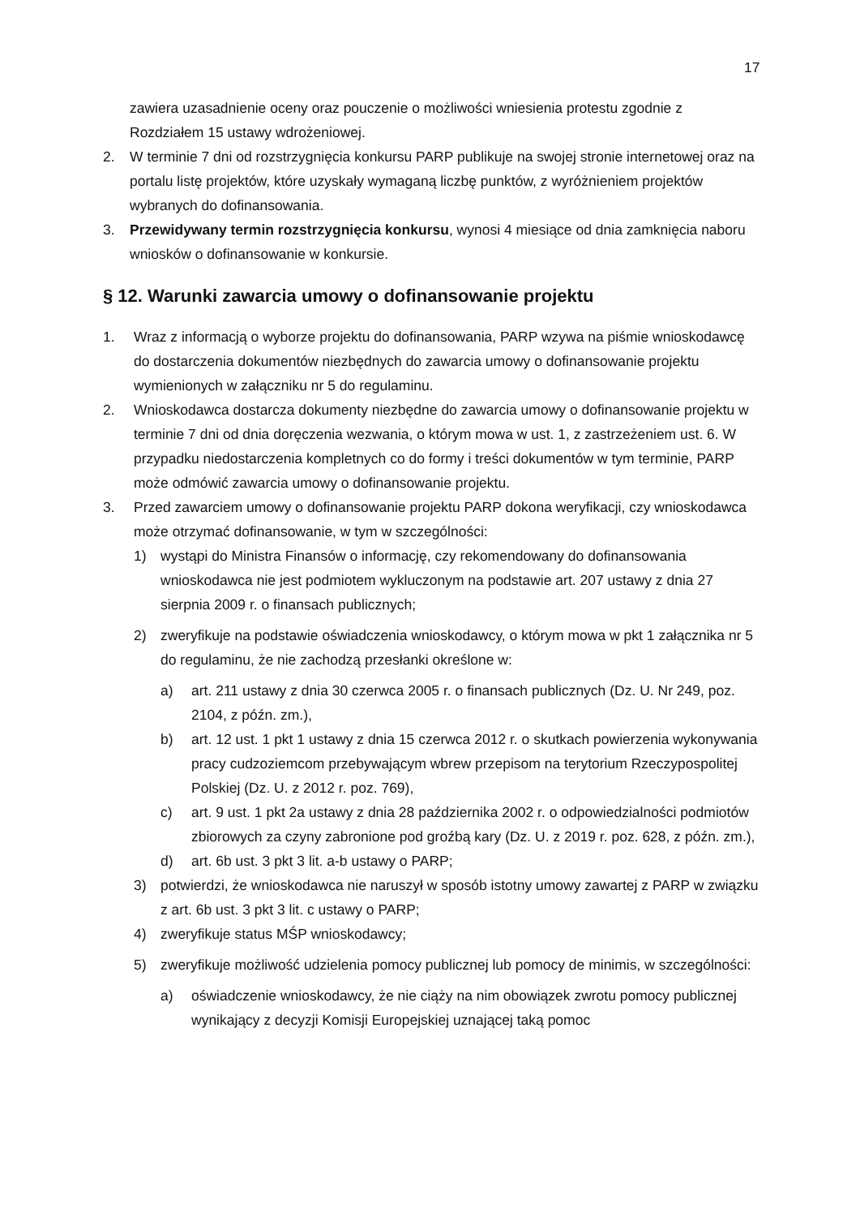17
zawiera uzasadnienie oceny oraz pouczenie o możliwości wniesienia protestu zgodnie z Rozdziałem 15 ustawy wdrożeniowej.
2. W terminie 7 dni od rozstrzygnięcia konkursu PARP publikuje na swojej stronie internetowej oraz na portalu listę projektów, które uzyskały wymaganą liczbę punktów, z wyróżnieniem projektów wybranych do dofinansowania.
3. Przewidywany termin rozstrzygnięcia konkursu, wynosi 4 miesiące od dnia zamknięcia naboru wniosków o dofinansowanie w konkursie.
§ 12. Warunki zawarcia umowy o dofinansowanie projektu
1. Wraz z informacją o wyborze projektu do dofinansowania, PARP wzywa na piśmie wnioskodawcę do dostarczenia dokumentów niezbędnych do zawarcia umowy o dofinansowanie projektu wymienionych w załączniku nr 5 do regulaminu.
2. Wnioskodawca dostarcza dokumenty niezbędne do zawarcia umowy o dofinansowanie projektu w terminie 7 dni od dnia doręczenia wezwania, o którym mowa w ust. 1, z zastrzeżeniem ust. 6. W przypadku niedostarczenia kompletnych co do formy i treści dokumentów w tym terminie, PARP może odmówić zawarcia umowy o dofinansowanie projektu.
3. Przed zawarciem umowy o dofinansowanie projektu PARP dokona weryfikacji, czy wnioskodawca może otrzymać dofinansowanie, w tym w szczególności:
1) wystąpi do Ministra Finansów o informację, czy rekomendowany do dofinansowania wnioskodawca nie jest podmiotem wykluczonym na podstawie art. 207 ustawy z dnia 27 sierpnia 2009 r. o finansach publicznych;
2) zweryfikuje na podstawie oświadczenia wnioskodawcy, o którym mowa w pkt 1 załącznika nr 5 do regulaminu, że nie zachodzą przesłanki określone w:
a) art. 211 ustawy z dnia 30 czerwca 2005 r. o finansach publicznych (Dz. U. Nr 249, poz. 2104, z późn. zm.),
b) art. 12 ust. 1 pkt 1 ustawy z dnia 15 czerwca 2012 r. o skutkach powierzenia wykonywania pracy cudzoziemcom przebywającym wbrew przepisom na terytorium Rzeczypospolitej Polskiej (Dz. U. z 2012 r. poz. 769),
c) art. 9 ust. 1 pkt 2a ustawy z dnia 28 października 2002 r. o odpowiedzialności podmiotów zbiorowych za czyny zabronione pod groźbą kary (Dz. U. z 2019 r. poz. 628, z późn. zm.),
d) art. 6b ust. 3 pkt 3 lit. a-b ustawy o PARP;
3) potwierdzi, że wnioskodawca nie naruszył w sposób istotny umowy zawartej z PARP w związku z art. 6b ust. 3 pkt 3 lit. c ustawy o PARP;
4) zweryfikuje status MŚP wnioskodawcy;
5) zweryfikuje możliwość udzielenia pomocy publicznej lub pomocy de minimis, w szczególności:
a) oświadczenie wnioskodawcy, że nie ciąży na nim obowiązek zwrotu pomocy publicznej wynikający z decyzji Komisji Europejskiej uznającej taką pomoc